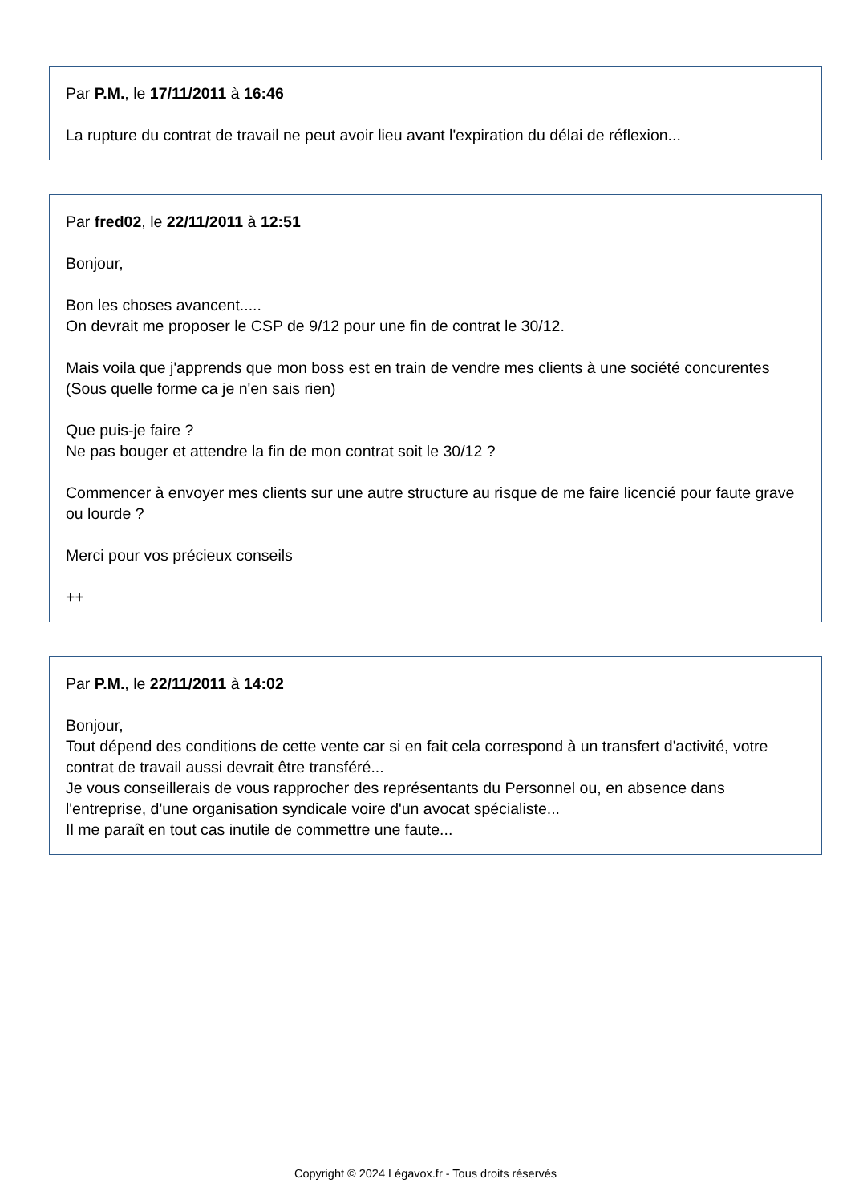Par P.M., le 17/11/2011 à 16:46
La rupture du contrat de travail ne peut avoir lieu avant l'expiration du délai de réflexion...
Par fred02, le 22/11/2011 à 12:51
Bonjour,
Bon les choses avancent.....
On devrait me proposer le CSP de 9/12 pour une fin de contrat le 30/12.
Mais voila que j'apprends que mon boss est en train de vendre mes clients à une société concurentes (Sous quelle forme ca je n'en sais rien)
Que puis-je faire ?
Ne pas bouger et attendre la fin de mon contrat soit le 30/12 ?
Commencer à envoyer mes clients sur une autre structure au risque de me faire licencié pour faute grave ou lourde ?
Merci pour vos précieux conseils
++
Par P.M., le 22/11/2011 à 14:02
Bonjour,
Tout dépend des conditions de cette vente car si en fait cela correspond à un transfert d'activité, votre contrat de travail aussi devrait être transféré...
Je vous conseillerais de vous rapprocher des représentants du Personnel ou, en absence dans l'entreprise, d'une organisation syndicale voire d'un avocat spécialiste...
Il me paraît en tout cas inutile de commettre une faute...
Copyright © 2024 Légavox.fr - Tous droits réservés